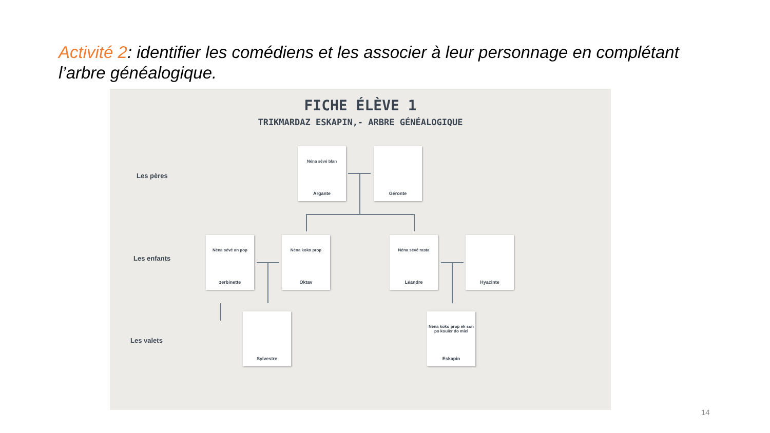Activité 2: identifier les comédiens et les associer à leur personnage en complétant l’arbre généalogique.
FICHE ÉLÈVE 1
TRIKMARDAZ ESKAPIN,- ARBRE GÉNÉALOGIQUE
Les pères
Les enfants
Les valets
Néna sévé blan
Argante
Géronte
Néna sévé an pop
zerbinette
Néna koko prop
Oktav
Néna sévé rasta
Léandre
Hyacinte
Sylvestre
Néna koko prop ék son po koulèr do miel
Eskapin
14